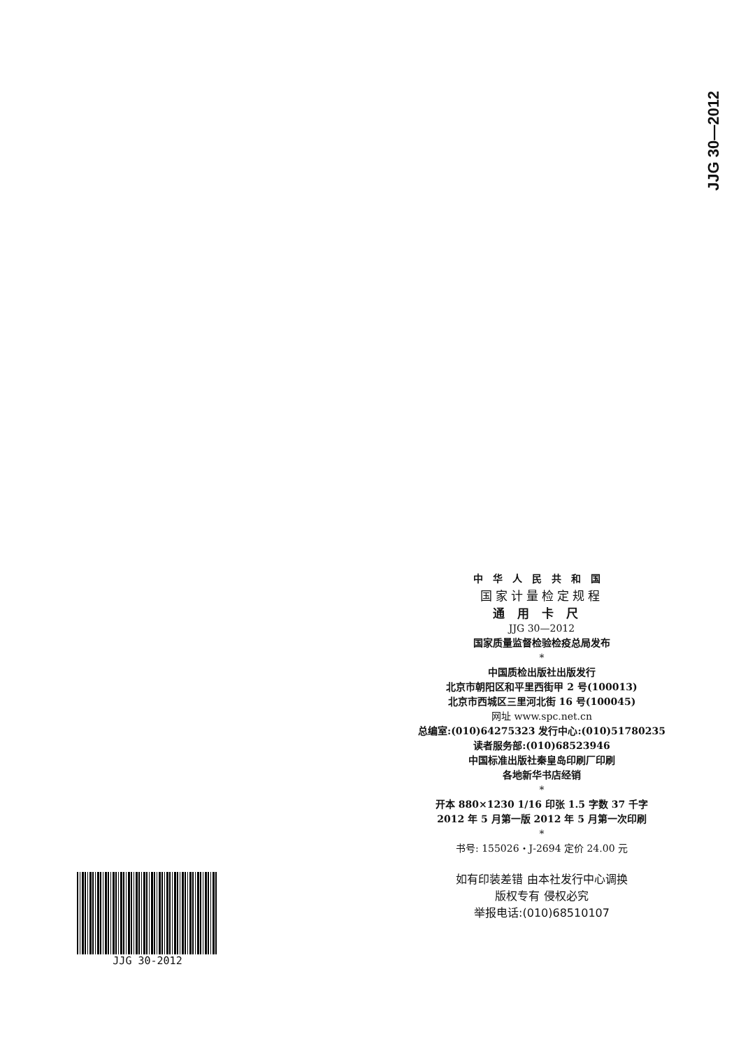JJG 30—2012
中华人民共和国
国家计量检定规程
通用卡尺
JJG 30—2012
国家质量监督检验检疫总局发布
*
中国质检出版社出版发行
北京市朝阳区和平里西街甲 2 号(100013)
北京市西城区三里河北街 16 号(100045)
网址 www.spc.net.cn
总编室:(010)64275323 发行中心:(010)51780235
读者服务部:(010)68523946
中国标准出版社秦皇岛印刷厂印刷
各地新华书店经销
*
开本 880×1230 1/16 印张 1.5 字数 37 千字
2012 年 5 月第一版 2012 年 5 月第一次印刷
*
书号: 155026・J-2694 定价 24.00 元
如有印装差错 由本社发行中心调换
版权专有 侵权必究
举报电话:(010)68510107
JJG 30-2012